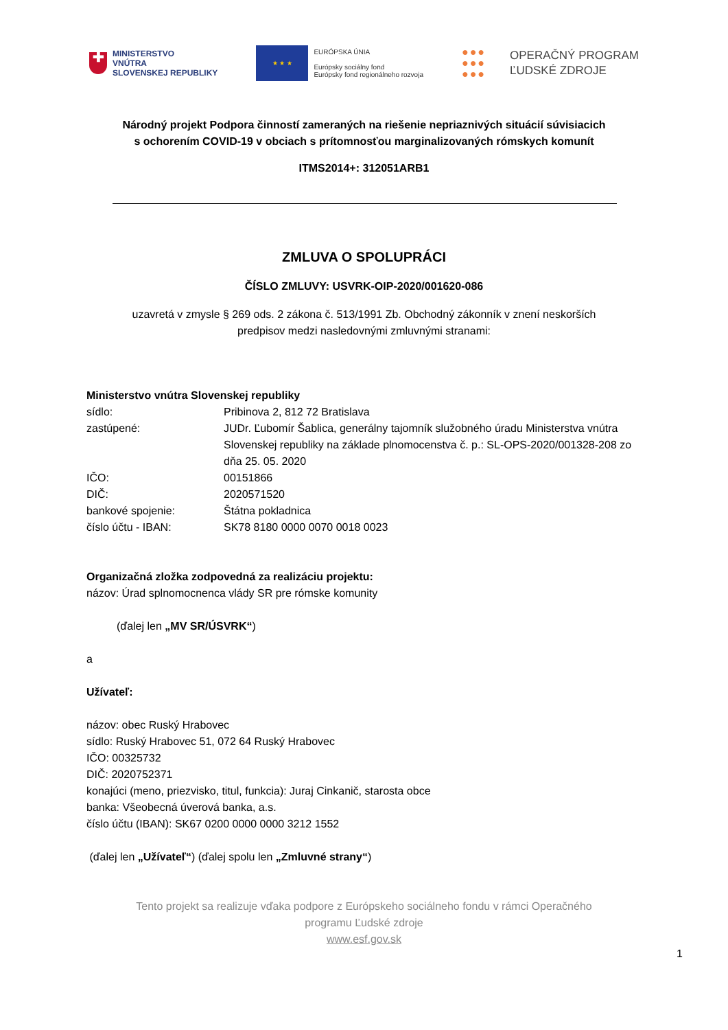✚
MINISTERSTVO
VNÚTRA
SLOVENSKEJ REPUBLIKY
★ ★ ★
EURÓPSKA ÚNIA
Európsky sociálny fond
Európsky fond regionálneho rozvoja
●●●
●●●
●●●
OPERAČNÝ PROGRAM
ĽUDSKÉ ZDROJE
Národný projekt Podpora činností zameraných na riešenie nepriaznivých situácií súvisiacich
s ochorením COVID-19 v obciach s prítomnosťou marginalizovaných rómskych komunít
ITMS2014+: 312051ARB1
ZMLUVA O SPOLUPRÁCI
ČÍSLO ZMLUVY: USVRK-OIP-2020/001620-086
uzavretá v zmysle § 269 ods. 2 zákona č. 513/1991 Zb. Obchodný zákonník v znení neskorších
predpisov medzi nasledovnými zmluvnými stranami:
Ministerstvo vnútra Slovenskej republiky
sídlo: Pribinova 2, 812 72 Bratislava
zastúpené: JUDr. Ľubomír Šablica, generálny tajomník služobného úradu Ministerstva vnútra Slovenskej republiky na základe plnomocenstva č. p.: SL-OPS-2020/001328-208 zo dňa 25. 05. 2020
IČO: 00151866
DIČ: 2020571520
bankové spojenie: Štátna pokladnica
číslo účtu - IBAN: SK78 8180 0000 0070 0018 0023
Organizačná zložka zodpovedná za realizáciu projektu:
názov: Úrad splnomocnenca vlády SR pre rómske komunity
(ďalej len „MV SR/ÚSVRK“)
a
Užívateľ:
názov: obec Ruský Hrabovec
sídlo: Ruský Hrabovec 51, 072 64 Ruský Hrabovec
IČO: 00325732
DIČ: 2020752371
konajúci (meno, priezvisko, titul, funkcia): Juraj Cinkanič, starosta obce
banka: Všeobecná úverová banka, a.s.
číslo účtu (IBAN): SK67 0200 0000 0000 3212 1552
(ďalej len „Užívateľ“) (ďalej spolu len „Zmluvné strany“)
Tento projekt sa realizuje vďaka podpore z Európskeho sociálneho fondu v rámci Operačného
programu Ľudské zdroje
www.esf.gov.sk
1